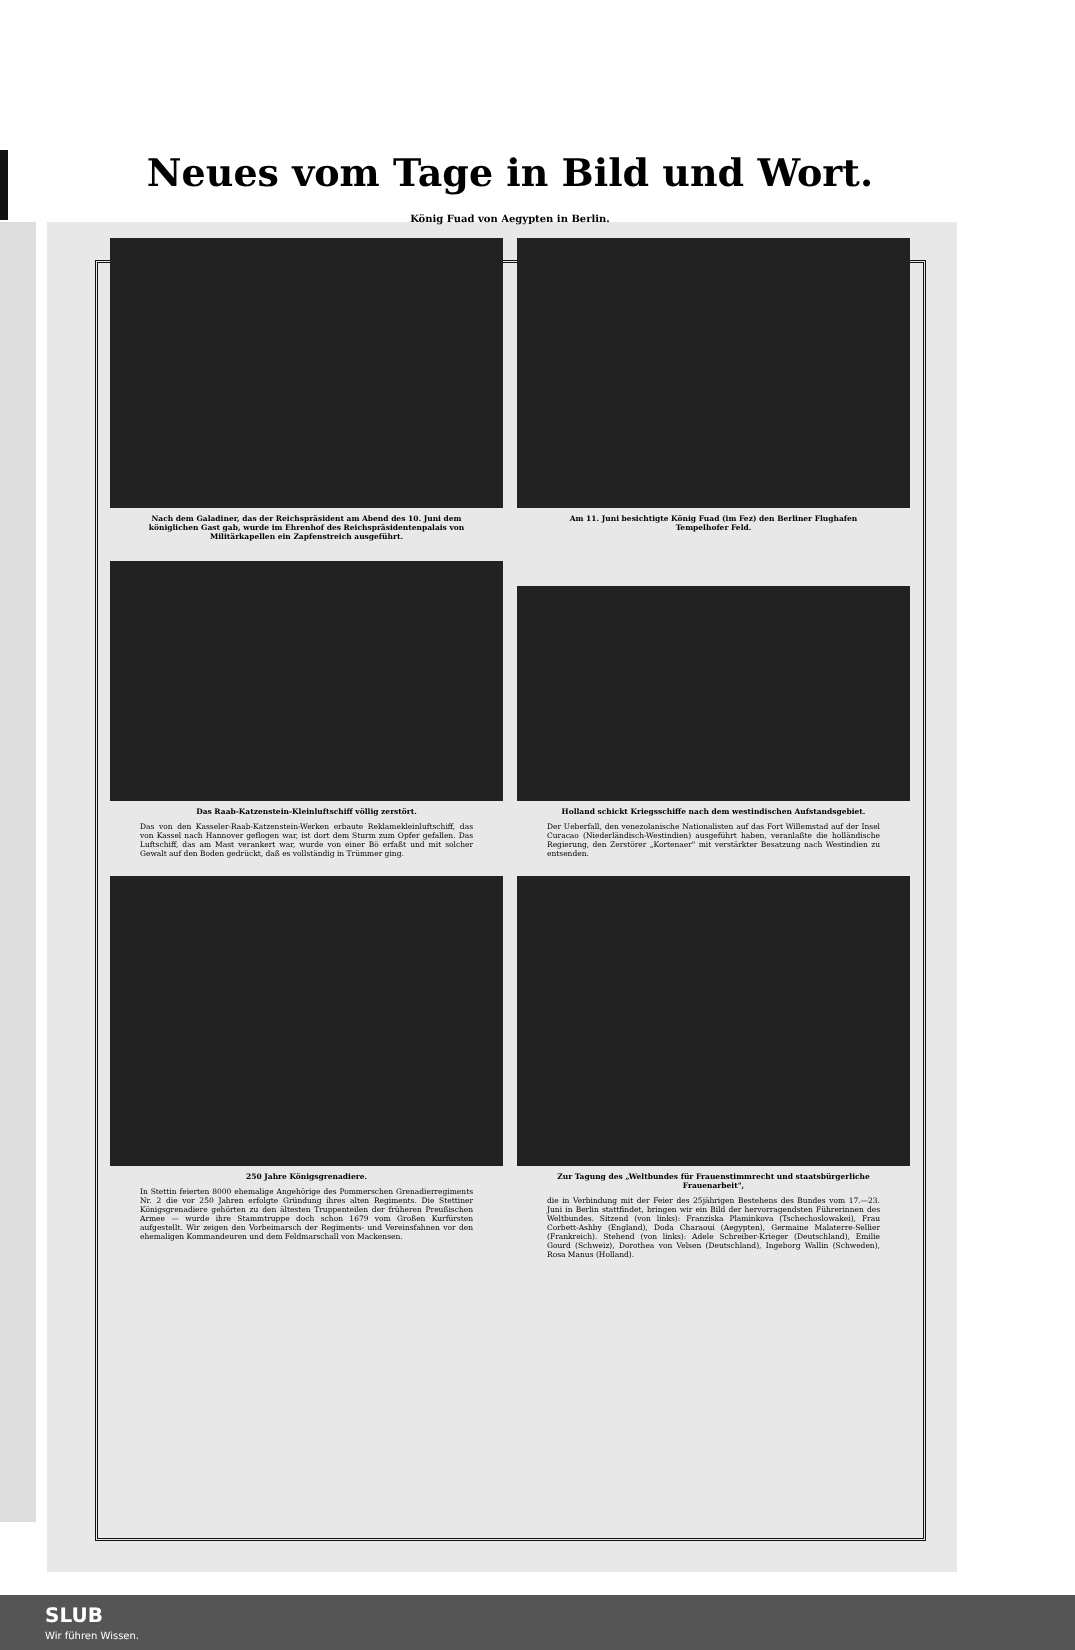Neues vom Tage in Bild und Wort.
König Fuad von Aegypten in Berlin.
Nach dem Galadiner, das der Reichspräsident am Abend des 10. Juni dem königlichen Gast gab, wurde im Ehrenhof des Reichspräsidentenpalais von Militärkapellen ein Zapfenstreich ausgeführt.
Am 11. Juni besichtigte König Fuad (im Fez) den Berliner Flughafen Tempelhofer Feld.
Das Raab-Katzenstein-Kleinluftschiff völlig zerstört.
Das von den Kasseler-Raab-Katzenstein-Werken erbaute Reklamekleinluftschiff, das von Kassel nach Hannover geflogen war, ist dort dem Sturm zum Opfer gefallen. Das Luftschiff, das am Mast verankert war, wurde von einer Bö erfaßt und mit solcher Gewalt auf den Boden gedrückt, daß es vollständig in Trümmer ging.
Holland schickt Kriegsschiffe nach dem westindischen Aufstandsgebiet.
Der Ueberfall, den venezolanische Nationalisten auf das Fort Willemstad auf der Insel Curacao (Niederländisch-Westindien) ausgeführt haben, veranlaßte die holländische Regierung, den Zerstörer „Kortenaer" mit verstärkter Besatzung nach Westindien zu entsenden.
250 Jahre Königsgrenadiere.
In Stettin feierten 8000 ehemalige Angehörige des Pommerschen Grenadierregiments Nr. 2 die vor 250 Jahren erfolgte Gründung ihres alten Regiments. Die Stettiner Königsgrenadiere gehörten zu den ältesten Truppenteilen der früheren Preußischen Armee — wurde ihre Stammtruppe doch schon 1679 vom Großen Kurfürsten aufgestellt. Wir zeigen den Vorbeimarsch der Regiments- und Vereinsfahnen vor den ehemaligen Kommandeuren und dem Feldmarschall von Mackensen.
Zur Tagung des „Weltbundes für Frauenstimmrecht und staatsbürgerliche Frauenarbeit",
die in Verbindung mit der Feier des 25jährigen Bestehens des Bundes vom 17.—23. Juni in Berlin stattfindet, bringen wir ein Bild der hervorragendsten Führerinnen des Weltbundes. Sitzend (von links): Franziska Plaminkova (Tschechoslowakei), Frau Corbett-Ashby (England), Doda Charaoui (Aegypten), Germaine Malaterre-Sellier (Frankreich). Stehend (von links): Adele Schreiber-Krieger (Deutschland), Emilie Gourd (Schweiz), Dorothea von Velsen (Deutschland), Ingeborg Wallin (Schweden), Rosa Manus (Holland).
SLUB
Wir führen Wissen.